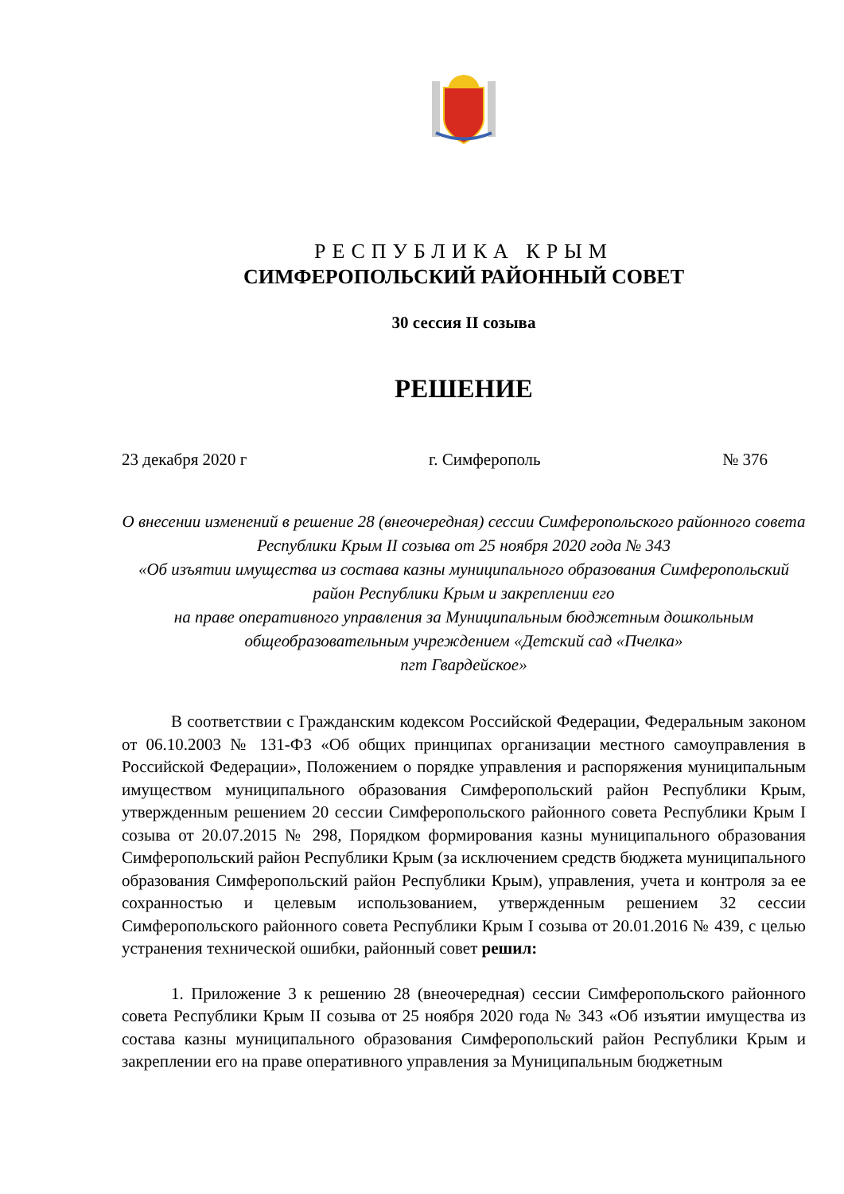РЕСПУБЛИКА КРЫМ
СИМФЕРОПОЛЬСКИЙ РАЙОННЫЙ СОВЕТ
30 сессия II созыва
РЕШЕНИЕ
23 декабря 2020 г г. Симферополь № 376
О внесении изменений в решение 28 (внеочередная) сессии Симферопольского районного совета Республики Крым II созыва от 25 ноября 2020 года № 343
«Об изъятии имущества из состава казны муниципального образования Симферопольский район Республики Крым и закреплении его
на праве оперативного управления за Муниципальным бюджетным дошкольным общеобразовательным учреждением «Детский сад «Пчелка»
пгт Гвардейское»
В соответствии с Гражданским кодексом Российской Федерации, Федеральным законом от 06.10.2003 № 131-ФЗ «Об общих принципах организации местного самоуправления в Российской Федерации», Положением о порядке управления и распоряжения муниципальным имуществом муниципального образования Симферопольский район Республики Крым, утвержденным решением 20 сессии Симферопольского районного совета Республики Крым I созыва от 20.07.2015 № 298, Порядком формирования казны муниципального образования Симферопольский район Республики Крым (за исключением средств бюджета муниципального образования Симферопольский район Республики Крым), управления, учета и контроля за ее сохранностью и целевым использованием, утвержденным решением 32 сессии Симферопольского районного совета Республики Крым I созыва от 20.01.2016 № 439, с целью устранения технической ошибки, районный совет решил:
1. Приложение 3 к решению 28 (внеочередная) сессии Симферопольского районного совета Республики Крым II созыва от 25 ноября 2020 года № 343 «Об изъятии имущества из состава казны муниципального образования Симферопольский район Республики Крым и закреплении его на праве оперативного управления за Муниципальным бюджетным